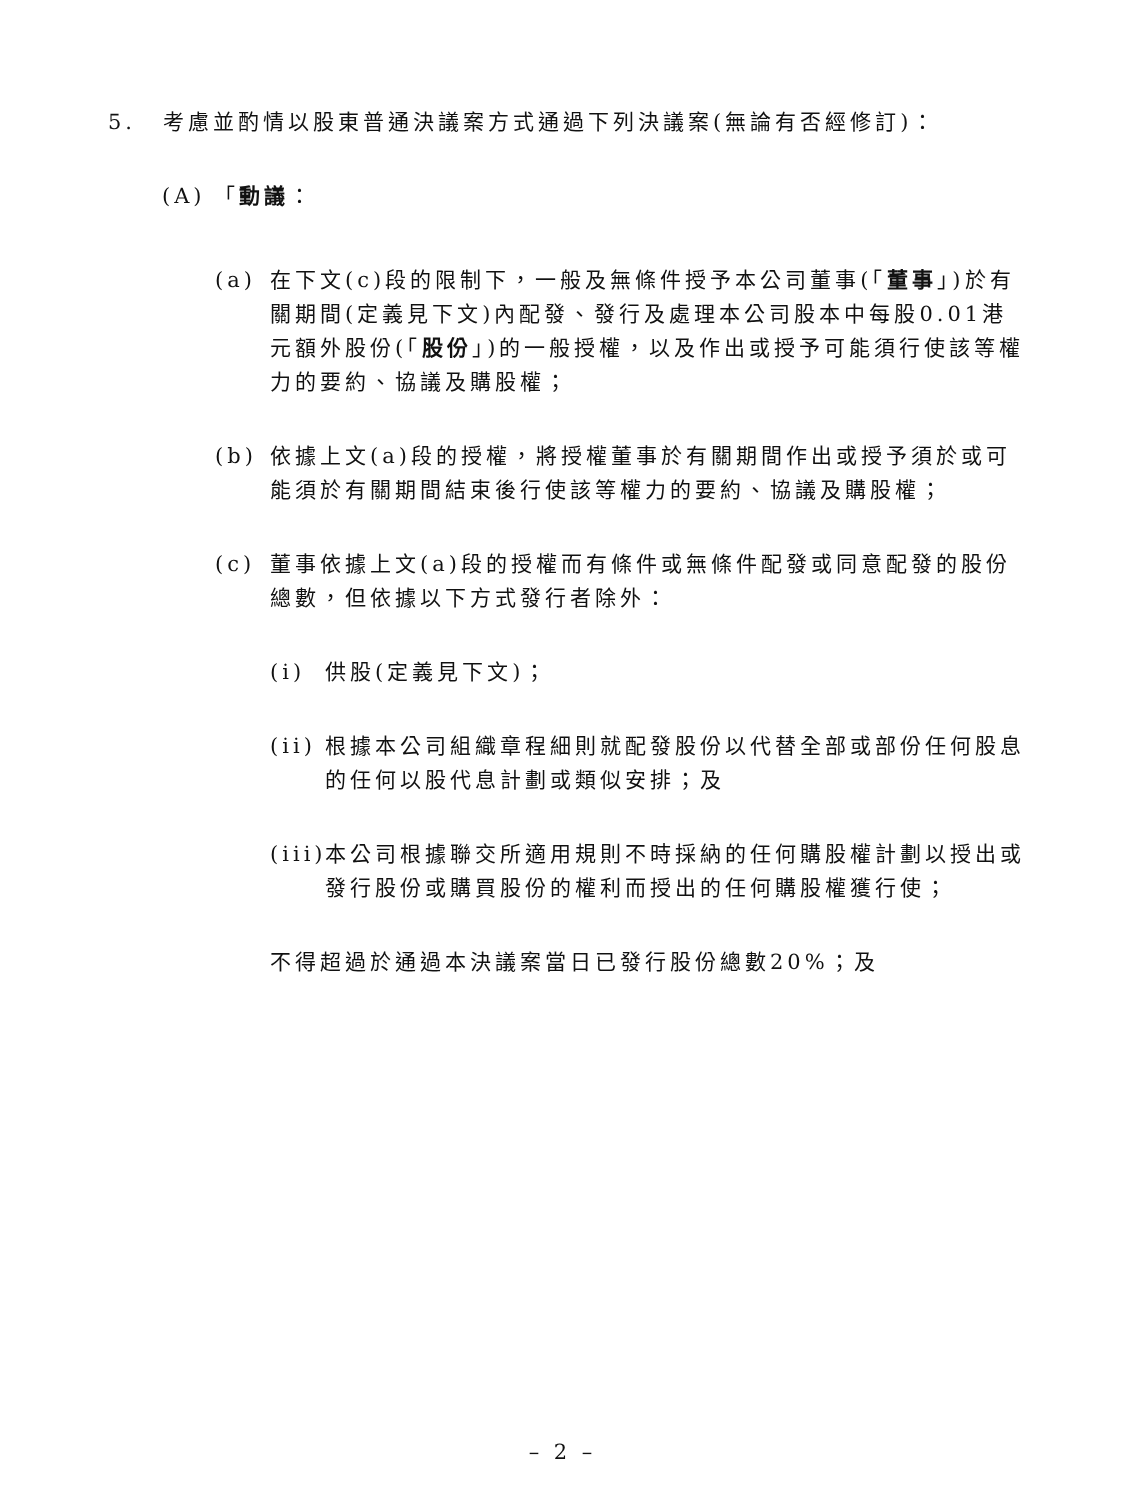5. 考慮並酌情以股東普通決議案方式通過下列決議案(無論有否經修訂)：
(A) 「動議：
(a) 在下文(c)段的限制下，一般及無條件授予本公司董事(「董事」)於有關期間(定義見下文)內配發、發行及處理本公司股本中每股0.01港元額外股份(「股份」)的一般授權，以及作出或授予可能須行使該等權力的要約、協議及購股權；
(b) 依據上文(a)段的授權，將授權董事於有關期間作出或授予須於或可能須於有關期間結束後行使該等權力的要約、協議及購股權；
(c) 董事依據上文(a)段的授權而有條件或無條件配發或同意配發的股份總數，但依據以下方式發行者除外：
(i) 供股(定義見下文)；
(ii) 根據本公司組織章程細則就配發股份以代替全部或部份任何股息的任何以股代息計劃或類似安排；及
(iii) 本公司根據聯交所適用規則不時採納的任何購股權計劃以授出或發行股份或購買股份的權利而授出的任何購股權獲行使；
不得超過於通過本決議案當日已發行股份總數20%；及
– 2 –